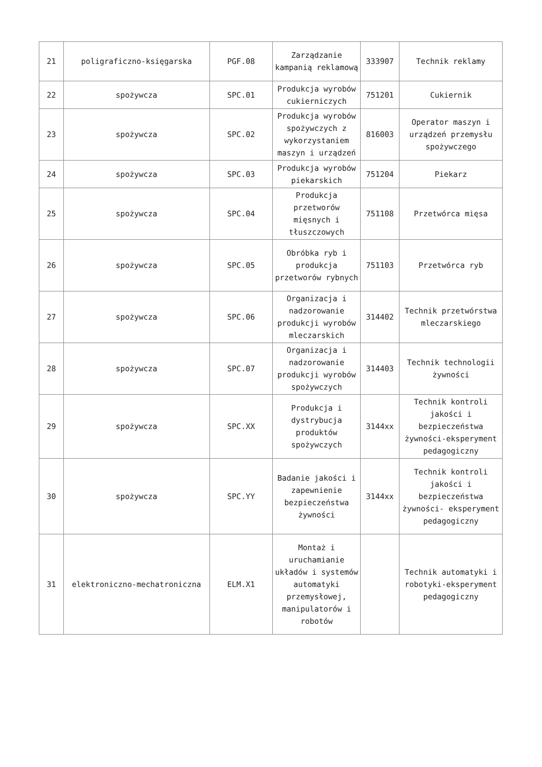| 21 | poligraficzno-księgarska | PGF.08 | Zarządzanie kampanią reklamową | 333907 | Technik reklamy |
| 22 | spożywcza | SPC.01 | Produkcja wyrobów cukierniczych | 751201 | Cukiernik |
| 23 | spożywcza | SPC.02 | Produkcja wyrobów spożywczych z wykorzystaniem maszyn i urządzeń | 816003 | Operator maszyn i urządzeń przemysłu spożywczego |
| 24 | spożywcza | SPC.03 | Produkcja wyrobów piekarskich | 751204 | Piekarz |
| 25 | spożywcza | SPC.04 | Produkcja przetworów mięsnych i tłuszczowych | 751108 | Przetwórca mięsa |
| 26 | spożywcza | SPC.05 | Obróbka ryb i produkcja przetworów rybnych | 751103 | Przetwórca ryb |
| 27 | spożywcza | SPC.06 | Organizacja i nadzorowanie produkcji wyrobów mleczarskich | 314402 | Technik przetwórstwa mleczarskiego |
| 28 | spożywcza | SPC.07 | Organizacja i nadzorowanie produkcji wyrobów spożywczych | 314403 | Technik technologii żywności |
| 29 | spożywcza | SPC.XX | Produkcja i dystrybucja produktów spożywczych | 3144xx | Technik kontroli jakości i bezpieczeństwa żywności-eksperyment pedagogiczny |
| 30 | spożywcza | SPC.YY | Badanie jakości i zapewnienie bezpieczeństwa żywności | 3144xx | Technik kontroli jakości i bezpieczeństwa żywności- eksperyment pedagogiczny |
| 31 | elektroniczno-mechatroniczna | ELM.X1 | Montaż i uruchamianie układów i systemów automatyki przemysłowej, manipulatorów i robotów | | Technik automatyki i robotyki-eksperyment pedagogiczny |